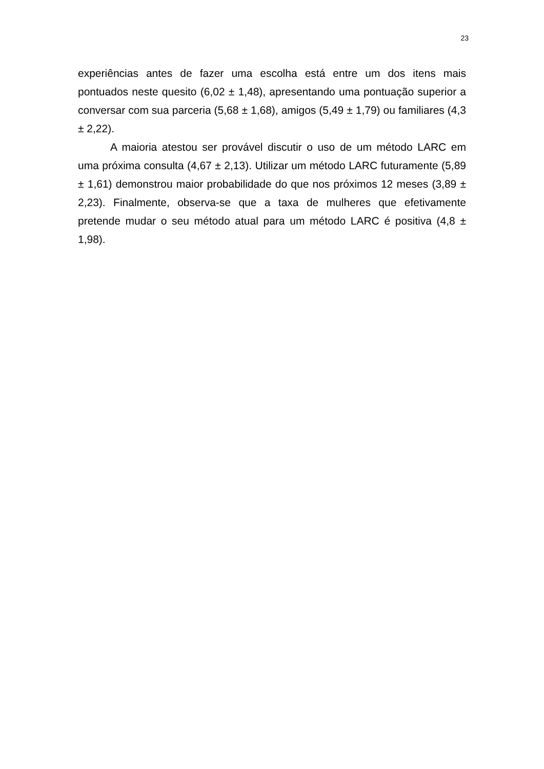23
experiências antes de fazer uma escolha está entre um dos itens mais pontuados neste quesito (6,02 ± 1,48), apresentando uma pontuação superior a conversar com sua parceria (5,68 ± 1,68), amigos (5,49 ± 1,79) ou familiares (4,3 ± 2,22).
A maioria atestou ser provável discutir o uso de um método LARC em uma próxima consulta (4,67 ± 2,13). Utilizar um método LARC futuramente (5,89 ± 1,61) demonstrou maior probabilidade do que nos próximos 12 meses (3,89 ± 2,23). Finalmente, observa-se que a taxa de mulheres que efetivamente pretende mudar o seu método atual para um método LARC é positiva (4,8 ± 1,98).